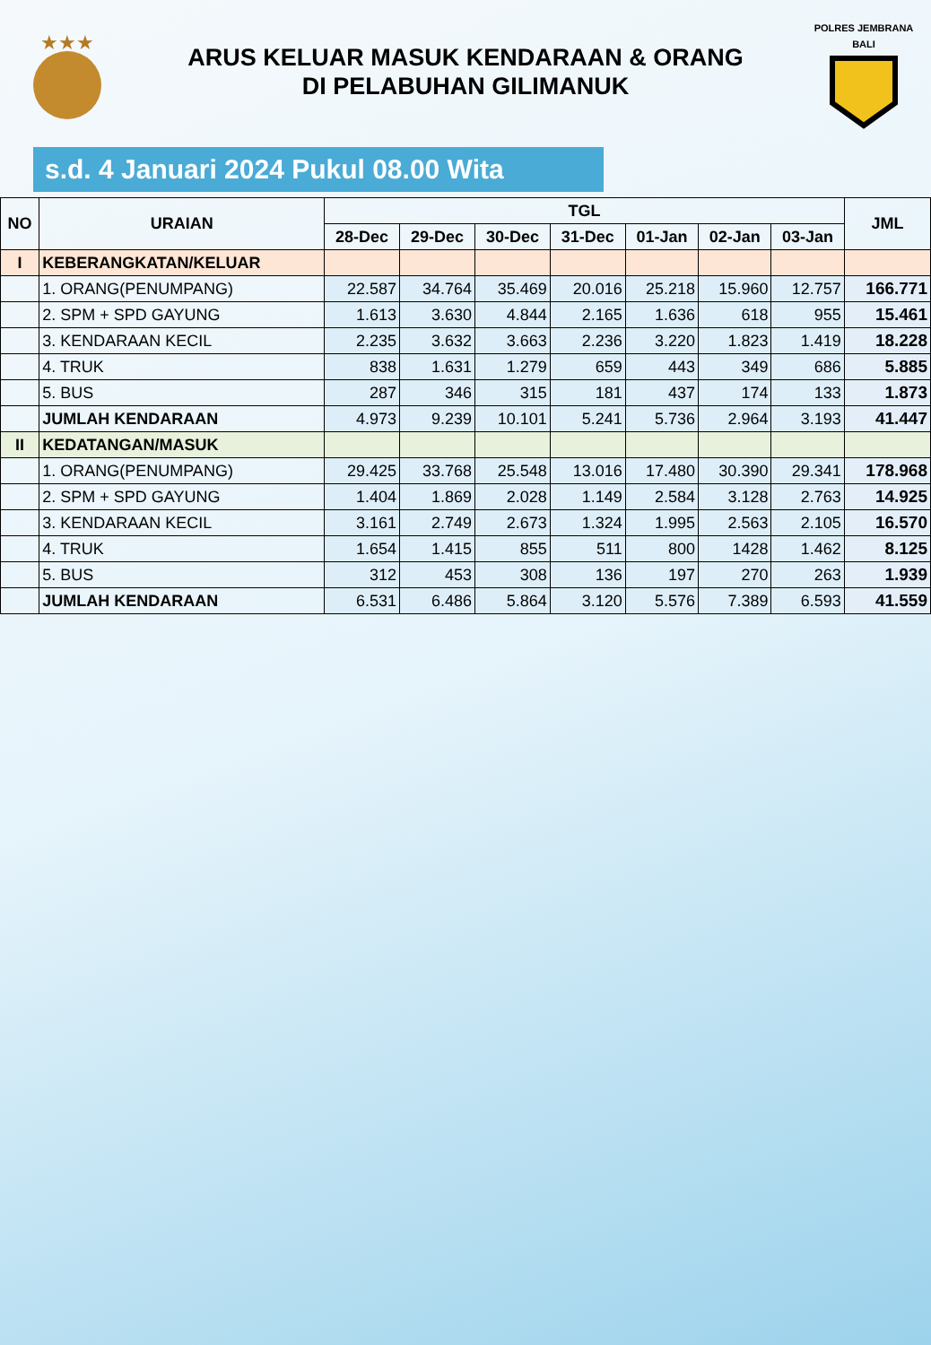★★★
ARUS KELUAR MASUK KENDARAAN & ORANG
DI PELABUHAN GILIMANUK
POLRES JEMBRANA
BALI
s.d. 4 Januari 2024 Pukul 08.00 Wita
| NO | URAIAN | TGL | | | | | | | JML |
| --- | --- | --- | --- | --- | --- | --- | --- | --- | --- |
| | | 28-Dec | 29-Dec | 30-Dec | 31-Dec | 01-Jan | 02-Jan | 03-Jan | |
| I | KEBERANGKATAN/KELUAR | | | | | | | | |
| | 1. ORANG(PENUMPANG) | 22.587 | 34.764 | 35.469 | 20.016 | 25.218 | 15.960 | 12.757 | 166.771 |
| | 2. SPM + SPD GAYUNG | 1.613 | 3.630 | 4.844 | 2.165 | 1.636 | 618 | 955 | 15.461 |
| | 3. KENDARAAN KECIL | 2.235 | 3.632 | 3.663 | 2.236 | 3.220 | 1.823 | 1.419 | 18.228 |
| | 4. TRUK | 838 | 1.631 | 1.279 | 659 | 443 | 349 | 686 | 5.885 |
| | 5. BUS | 287 | 346 | 315 | 181 | 437 | 174 | 133 | 1.873 |
| | JUMLAH KENDARAAN | 4.973 | 9.239 | 10.101 | 5.241 | 5.736 | 2.964 | 3.193 | 41.447 |
| II | KEDATANGAN/MASUK | | | | | | | | |
| | 1. ORANG(PENUMPANG) | 29.425 | 33.768 | 25.548 | 13.016 | 17.480 | 30.390 | 29.341 | 178.968 |
| | 2. SPM + SPD GAYUNG | 1.404 | 1.869 | 2.028 | 1.149 | 2.584 | 3.128 | 2.763 | 14.925 |
| | 3. KENDARAAN KECIL | 3.161 | 2.749 | 2.673 | 1.324 | 1.995 | 2.563 | 2.105 | 16.570 |
| | 4. TRUK | 1.654 | 1.415 | 855 | 511 | 800 | 1428 | 1.462 | 8.125 |
| | 5. BUS | 312 | 453 | 308 | 136 | 197 | 270 | 263 | 1.939 |
| | JUMLAH KENDARAAN | 6.531 | 6.486 | 5.864 | 3.120 | 5.576 | 7.389 | 6.593 | 41.559 |